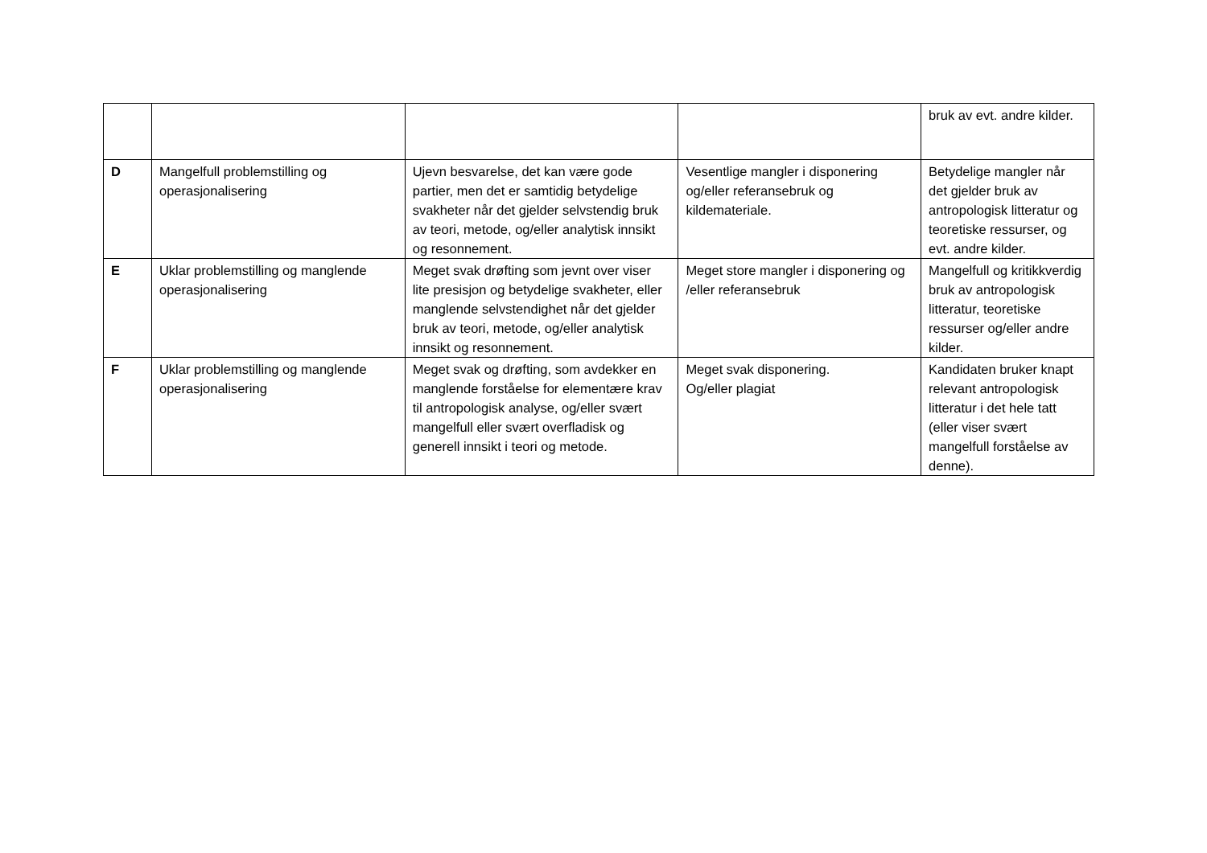| | | | | bruk av evt. andre kilder. |
| D | Mangelfull problemstilling og operasjonalisering | Ujevn besvarelse, det kan være gode partier, men det er samtidig betydelige svakheter når det gjelder selvstendig bruk av teori, metode, og/eller analytisk innsikt og resonnement. | Vesentlige mangler i disponering og/eller referansebruk og kildemateriale. | Betydelige mangler når det gjelder bruk av antropologisk litteratur og teoretiske ressurser, og evt. andre kilder. |
| E | Uklar problemstilling og manglende operasjonalisering | Meget svak drøfting som jevnt over viser lite presisjon og betydelige svakheter, eller manglende selvstendighet når det gjelder bruk av teori, metode, og/eller analytisk innsikt og resonnement. | Meget store mangler i disponering og /eller referansebruk | Mangelfull og kritikkverdig bruk av antropologisk litteratur, teoretiske ressurser og/eller andre kilder. |
| F | Uklar problemstilling og manglende operasjonalisering | Meget svak og drøfting, som avdekker en manglende forståelse for elementære krav til antropologisk analyse, og/eller svært mangelfull eller svært overfladisk og generell innsikt i teori og metode. | Meget svak disponering. Og/eller plagiat | Kandidaten bruker knapt relevant antropologisk litteratur i det hele tatt (eller viser svært mangelfull forståelse av denne). |